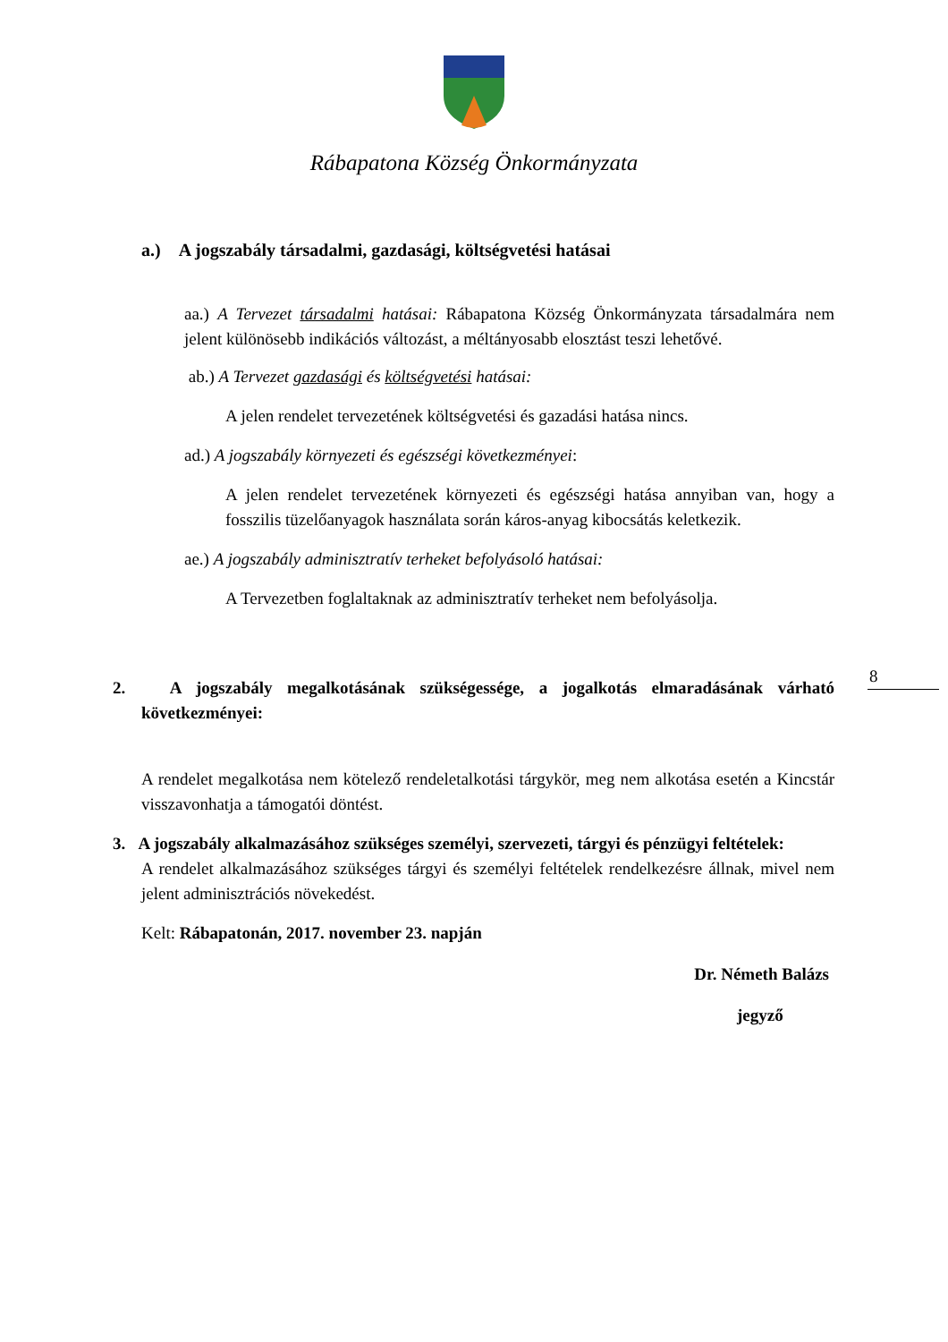Rábapatona Község Önkormányzata
a.) A jogszabály társadalmi, gazdasági, költségvetési hatásai
aa.) A Tervezet társadalmi hatásai: Rábapatona Község Önkormányzata társadalmára nem jelent különösebb indikációs változást, a méltányosabb elosztást teszi lehetővé.
ab.) A Tervezet gazdasági és költségvetési hatásai:
A jelen rendelet tervezetének költségvetési és gazadási hatása nincs.
ad.) A jogszabály környezeti és egészségi következményei:
A jelen rendelet tervezetének környezeti és egészségi hatása annyiban van, hogy a fosszilis tüzelőanyagok használata során káros-anyag kibocsátás keletkezik.
ae.) A jogszabály adminisztratív terheket befolyásoló hatásai:
A Tervezetben foglaltaknak az adminisztratív terheket nem befolyásolja.
2. A jogszabály megalkotásának szükségessége, a jogalkotás elmaradásának várható következményei:
A rendelet megalkotása nem kötelező rendeletalkotási tárgykör, meg nem alkotása esetén a Kincstár visszavonhatja a támogatói döntést.
3. A jogszabály alkalmazásához szükséges személyi, szervezeti, tárgyi és pénzügyi feltételek:
A rendelet alkalmazásához szükséges tárgyi és személyi feltételek rendelkezésre állnak, mivel nem jelent adminisztrációs növekedést.
Kelt: Rábapatonán, 2017. november 23. napján
Dr. Németh Balázs
jegyző
8